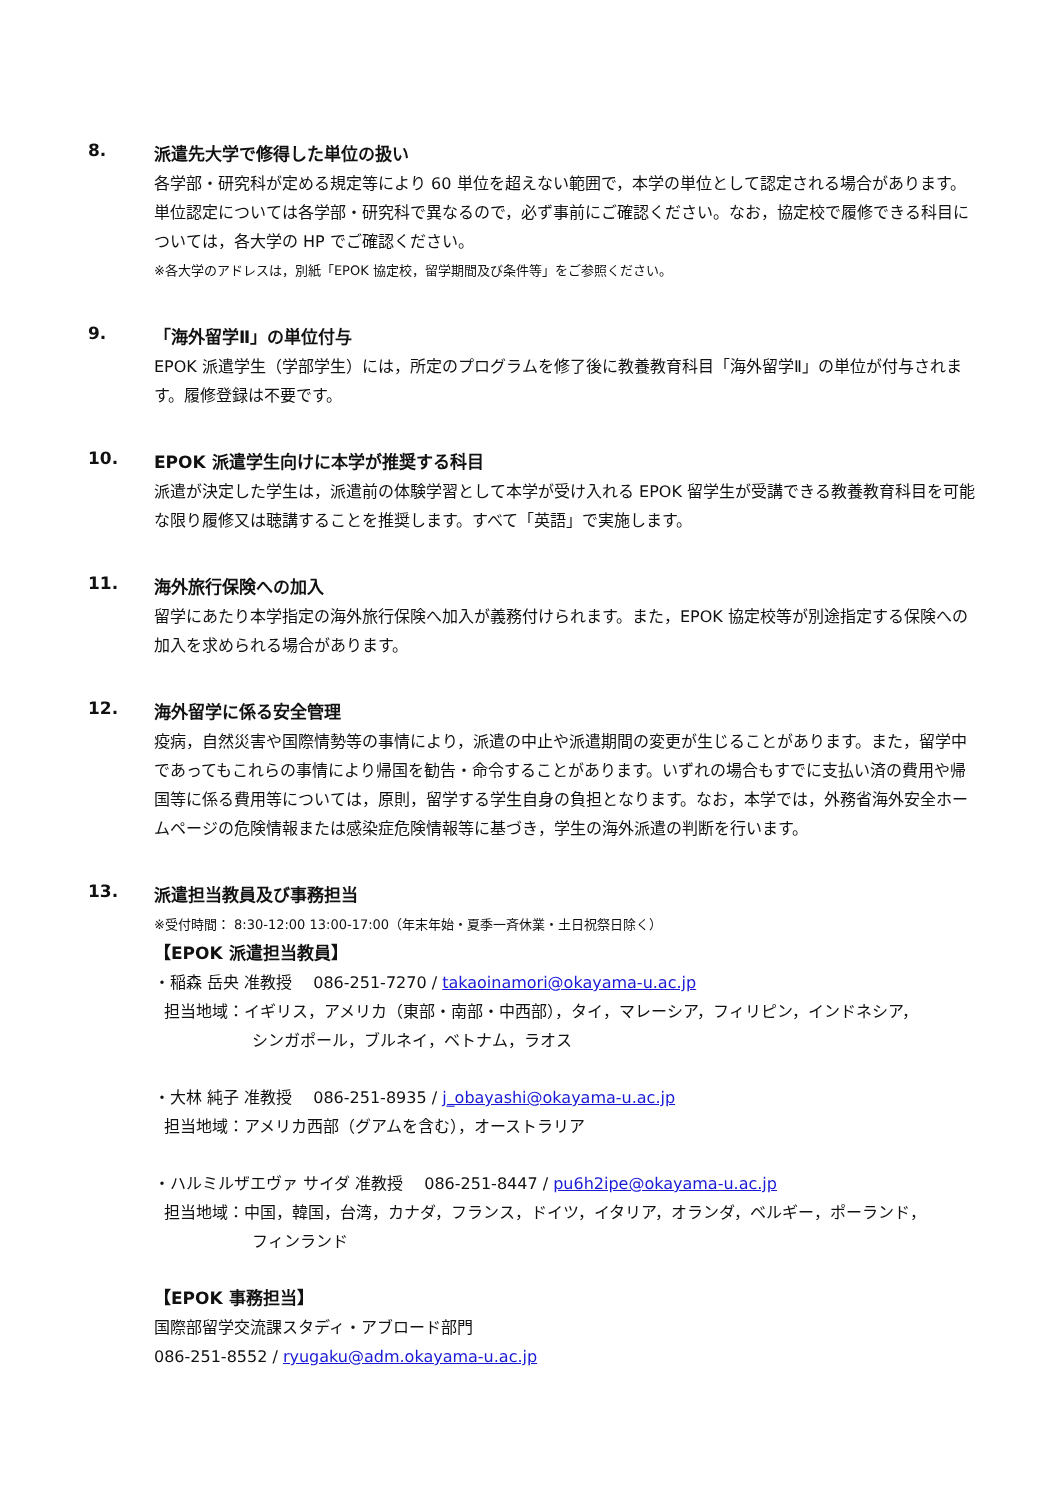8.
派遣先大学で修得した単位の扱い
各学部・研究科が定める規定等により 60 単位を超えない範囲で，本学の単位として認定される場合があります。 単位認定については各学部・研究科で異なるので，必ず事前にご確認ください。なお，協定校で履修できる科目については，各大学の HP でご確認ください。
※各大学のアドレスは，別紙「EPOK 協定校，留学期間及び条件等」をご参照ください。
9.
「海外留学Ⅱ」の単位付与
EPOK 派遣学生（学部学生）には，所定のプログラムを修了後に教養教育科目「海外留学Ⅱ」の単位が付与されます。履修登録は不要です。
10.
EPOK 派遣学生向けに本学が推奨する科目
派遣が決定した学生は，派遣前の体験学習として本学が受け入れる EPOK 留学生が受講できる教養教育科目を可能な限り履修又は聴講することを推奨します。すべて「英語」で実施します。
11.
海外旅行保険への加入
留学にあたり本学指定の海外旅行保険へ加入が義務付けられます。また，EPOK 協定校等が別途指定する保険への加入を求められる場合があります。
12.
海外留学に係る安全管理
疫病，自然災害や国際情勢等の事情により，派遣の中止や派遣期間の変更が生じることがあります。また，留学中であってもこれらの事情により帰国を勧告・命令することがあります。いずれの場合もすでに支払い済の費用や帰国等に係る費用等については，原則，留学する学生自身の負担となります。なお，本学では，外務省海外安全ホームページの危険情報または感染症危険情報等に基づき，学生の海外派遣の判断を行います。
13.
派遣担当教員及び事務担当
※受付時間： 8:30-12:00 13:00-17:00（年末年始・夏季一斉休業・土日祝祭日除く）
【EPOK 派遣担当教員】
・稲森 岳央 准教授　 086-251-7270 / takaoinamori@okayama-u.ac.jp
担当地域：イギリス，アメリカ（東部・南部・中西部），タイ，マレーシア，フィリピン，インドネシア，
シンガポール，ブルネイ，ベトナム，ラオス
・大林 純子 准教授　 086-251-8935 / j_obayashi@okayama-u.ac.jp
担当地域：アメリカ西部（グアムを含む），オーストラリア
・ハルミルザエヴァ サイダ 准教授　 086-251-8447 / pu6h2ipe@okayama-u.ac.jp
担当地域：中国，韓国，台湾，カナダ，フランス，ドイツ，イタリア，オランダ，ベルギー，ポーランド，
フィンランド
【EPOK 事務担当】
国際部留学交流課スタディ・アブロード部門
086-251-8552 / ryugaku@adm.okayama-u.ac.jp